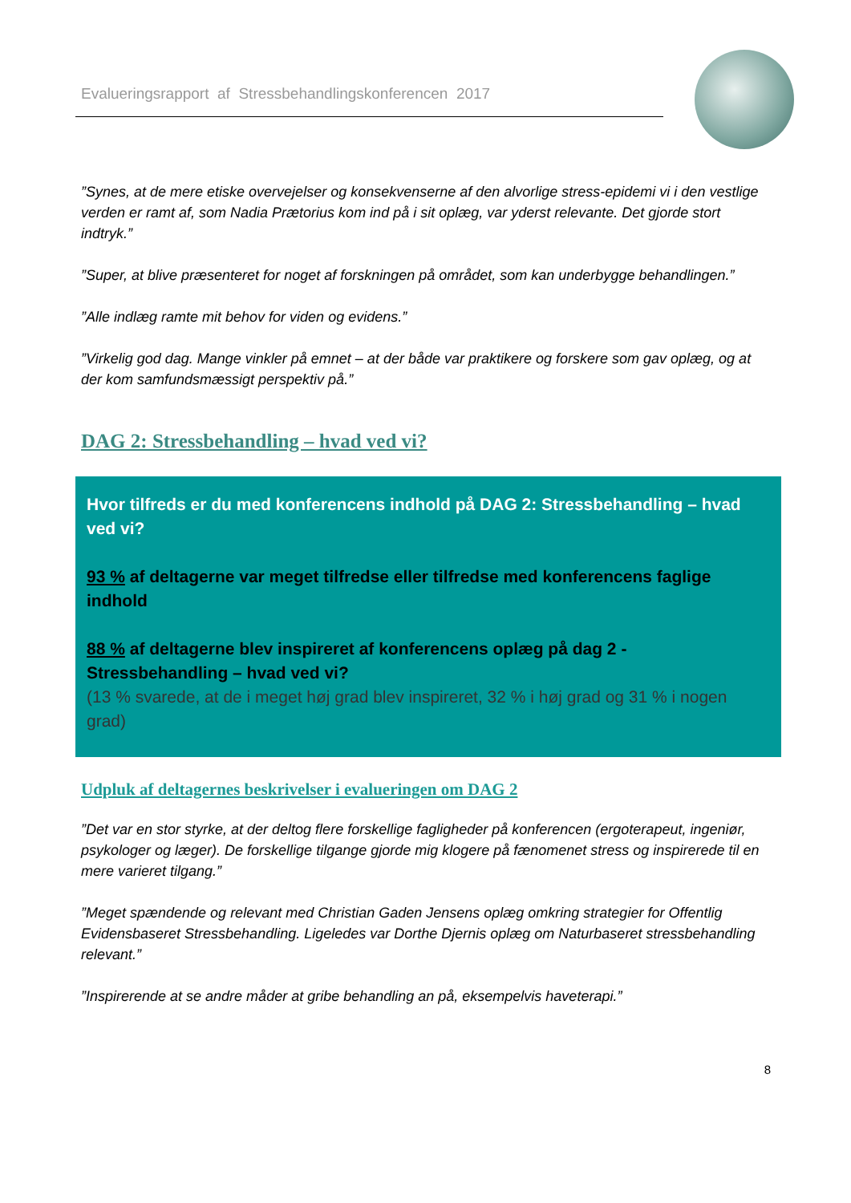Evalueringsrapport af Stressbehandlingskonferencen 2017
”Synes, at de mere etiske overvejelser og konsekvenserne af den alvorlige stress-epidemi vi i den vestlige verden er ramt af, som Nadia Prætorius kom ind på i sit oplæg, var yderst relevante. Det gjorde stort indtryk.”
”Super, at blive præsenteret for noget af forskningen på området, som kan underbygge behandlingen.”
”Alle indlæg ramte mit behov for viden og evidens.”
”Virkelig god dag. Mange vinkler på emnet – at der både var praktikere og forskere som gav oplæg, og at der kom samfundsmæssigt perspektiv på.”
DAG 2: Stressbehandling – hvad ved vi?
Hvor tilfreds er du med konferencens indhold på DAG 2: Stressbehandling – hvad ved vi?
93 % af deltagerne var meget tilfredse eller tilfredse med konferencens faglige indhold
88 % af deltagerne blev inspireret af konferencens oplæg på dag 2 - Stressbehandling – hvad ved vi?
(13 % svarede, at de i meget høj grad blev inspireret, 32 % i høj grad og 31 % i nogen grad)
Udpluk af deltagernes beskrivelser i evalueringen om DAG 2
”Det var en stor styrke, at der deltog flere forskellige fagligheder på konferencen (ergoterapeut, ingeniør, psykologer og læger). De forskellige tilgange gjorde mig klogere på fænomenet stress og inspirerede til en mere varieret tilgang.”
”Meget spændende og relevant med Christian Gaden Jensens oplæg omkring strategier for Offentlig Evidensbaseret Stressbehandling. Ligeledes var Dorthe Djernis oplæg om Naturbaseret stressbehandling relevant.”
”Inspirerende at se andre måder at gribe behandling an på, eksempelvis haveterapi.”
8